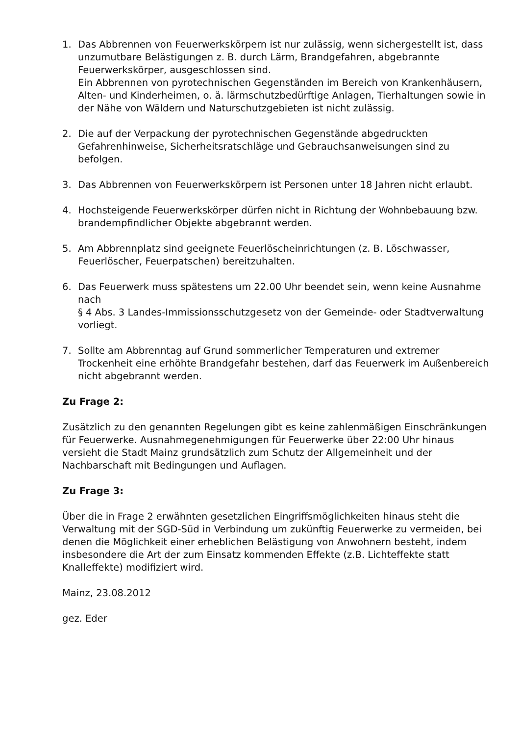1. Das Abbrennen von Feuerwerkskörpern ist nur zulässig, wenn sichergestellt ist, dass unzumutbare Belästigungen z. B. durch Lärm, Brandgefahren, abgebrannte Feuerwerkskörper, ausgeschlossen sind.
Ein Abbrennen von pyrotechnischen Gegenständen im Bereich von Krankenhäusern, Alten- und Kinderheimen, o. ä. lärmschutzbedürftige Anlagen, Tierhaltungen sowie in der Nähe von Wäldern und Naturschutzgebieten ist nicht zulässig.
2. Die auf der Verpackung der pyrotechnischen Gegenstände abgedruckten Gefahrenhinweise, Sicherheitsratschläge und Gebrauchsanweisungen sind zu befolgen.
3. Das Abbrennen von Feuerwerkskörpern ist Personen unter 18 Jahren nicht erlaubt.
4. Hochsteigende Feuerwerkskörper dürfen nicht in Richtung der Wohnbebauung bzw. brandempfindlicher Objekte abgebrannt werden.
5. Am Abbrennplatz sind geeignete Feuerlöscheinrichtungen (z. B. Löschwasser, Feuerlöscher, Feuerpatschen) bereitzuhalten.
6. Das Feuerwerk muss spätestens um 22.00 Uhr beendet sein, wenn keine Ausnahme nach
§ 4 Abs. 3 Landes-Immissionsschutzgesetz von der Gemeinde- oder Stadtverwaltung vorliegt.
7. Sollte am Abbrenntag auf Grund sommerlicher Temperaturen und extremer Trockenheit eine erhöhte Brandgefahr bestehen, darf das Feuerwerk im Außenbereich nicht abgebrannt werden.
Zu Frage 2:
Zusätzlich zu den genannten Regelungen gibt es keine zahlenmäßigen Einschränkungen für Feuerwerke. Ausnahmegenehmigungen für Feuerwerke über 22:00 Uhr hinaus versieht die Stadt Mainz grundsätzlich zum Schutz der Allgemeinheit und der Nachbarschaft mit Bedingungen und Auflagen.
Zu Frage 3:
Über die in Frage 2 erwähnten gesetzlichen Eingriffsmöglichkeiten hinaus steht die Verwaltung mit der SGD-Süd in Verbindung um zukünftig Feuerwerke zu vermeiden, bei denen die Möglichkeit einer erheblichen Belästigung von Anwohnern besteht, indem insbesondere die Art der zum Einsatz kommenden Effekte (z.B. Lichteffekte statt Knalleffekte) modifiziert wird.
Mainz, 23.08.2012
gez. Eder